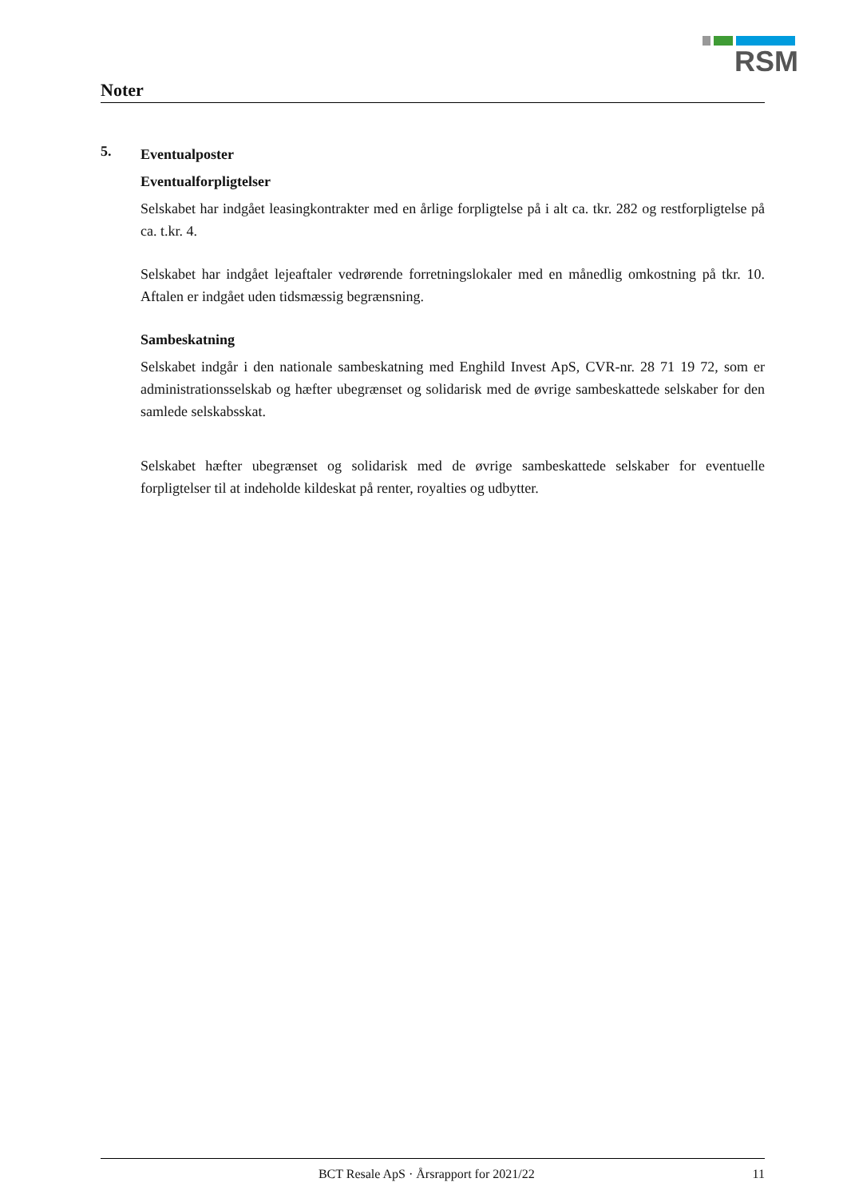RSM
Noter
5.
Eventualposter
Eventualforpligtelser
Selskabet har indgået leasingkontrakter med en årlige forpligtelse på i alt ca. tkr. 282 og restforpligtelse på ca. t.kr. 4.
Selskabet har indgået lejeaftaler vedrørende forretningslokaler med en månedlig omkostning på tkr. 10. Aftalen er indgået uden tidsmæssig begrænsning.
Sambeskatning
Selskabet indgår i den nationale sambeskatning med Enghild Invest ApS, CVR-nr. 28 71 19 72, som er administrationsselskab og hæfter ubegrænset og solidarisk med de øvrige sambeskattede selskaber for den samlede selskabsskat.
Selskabet hæfter ubegrænset og solidarisk med de øvrige sambeskattede selskaber for eventuelle forpligtelser til at indeholde kildeskat på renter, royalties og udbytter.
BCT Resale ApS · Årsrapport for 2021/22 11